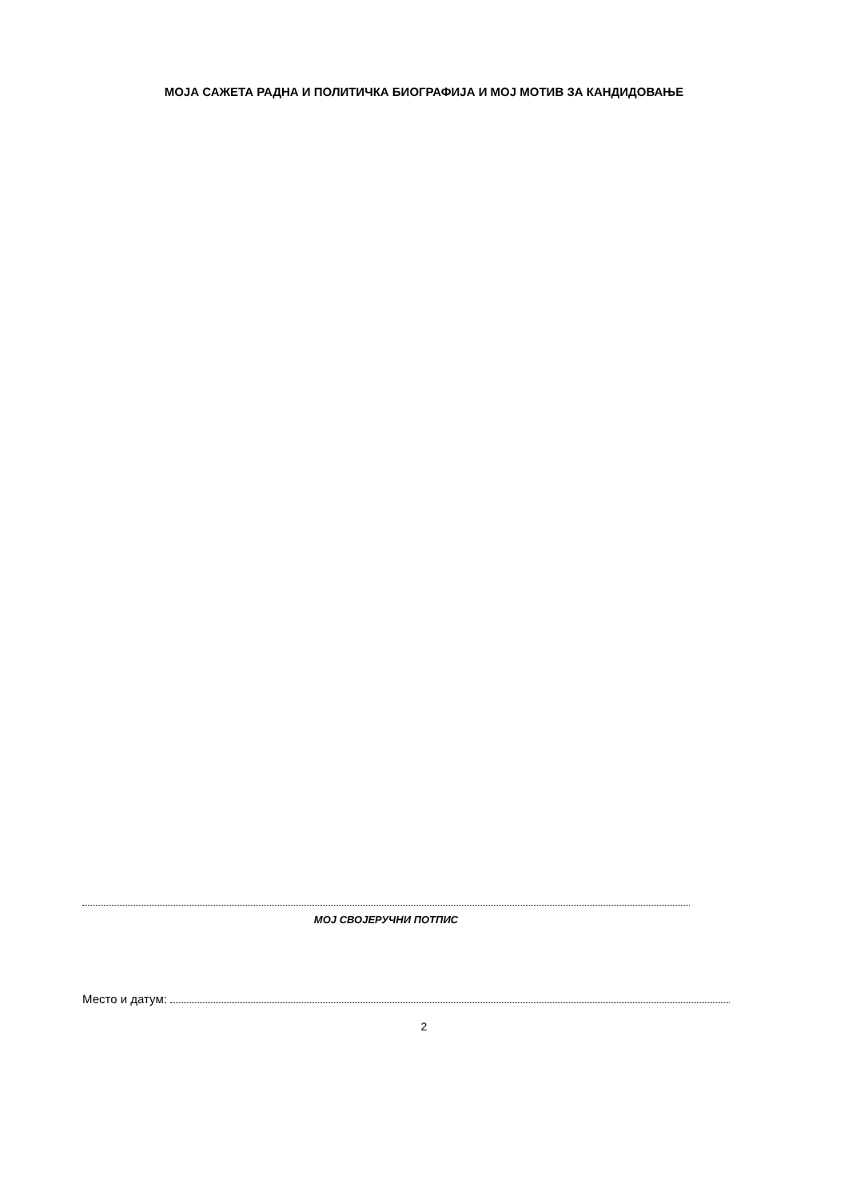МОЈА САЖЕТА РАДНА И ПОЛИТИЧКА БИОГРАФИЈА И МОЈ МОТИВ ЗА КАНДИДОВАЊЕ
МОЈ СВОЈЕРУЧНИ ПОТПИС
Место и датум:
2